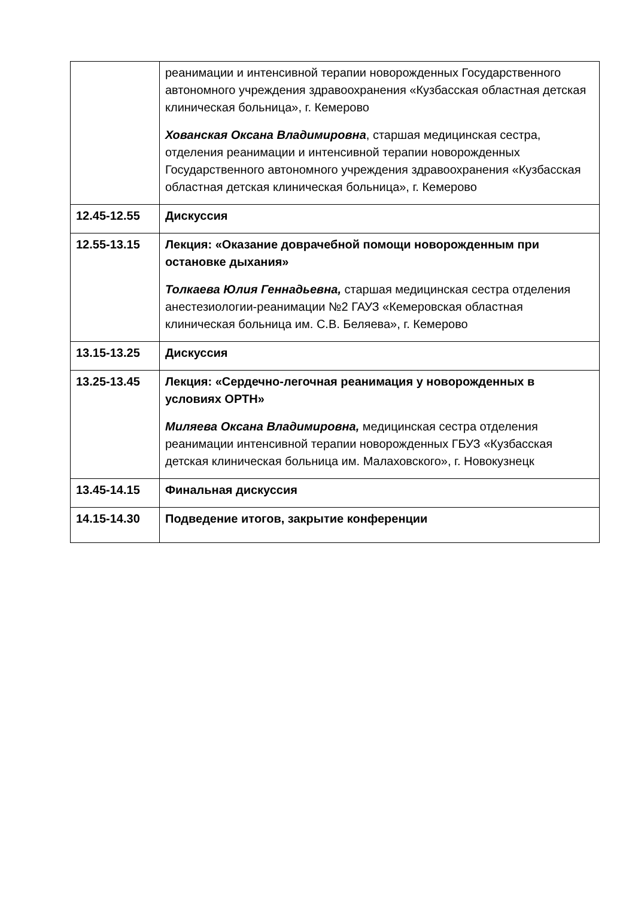| | реанимации и интенсивной терапии новорожденных Государственного автономного учреждения здравоохранения «Кузбасская областная детская клиническая больница», г. Кемерово Хованская Оксана Владимировна , старшая медицинская сестра, отделения реанимации и интенсивной терапии новорожденных Государственного автономного учреждения здравоохранения «Кузбасская областная детская клиническая больница», г. Кемерово |
| 12.45-12.55 | Дискуссия |
| 12.55-13.15 | Лекция: «Оказание доврачебной помощи новорожденным при остановке дыхания» Толкаева Юлия Геннадьевна, старшая медицинская сестра отделения анестезиологии-реанимации №2 ГАУЗ «Кемеровская областная клиническая больница им. С.В. Беляева», г. Кемерово |
| 13.15-13.25 | Дискуссия |
| 13.25-13.45 | Лекция: «Сердечно-легочная реанимация у новорожденных в условиях ОРТН» Миляева Оксана Владимировна, медицинская сестра отделения реанимации интенсивной терапии новорожденных ГБУЗ «Кузбасская детская клиническая больница им. Малаховского», г. Новокузнецк |
| 13.45-14.15 | Финальная дискуссия |
| 14.15-14.30 | Подведение итогов, закрытие конференции |